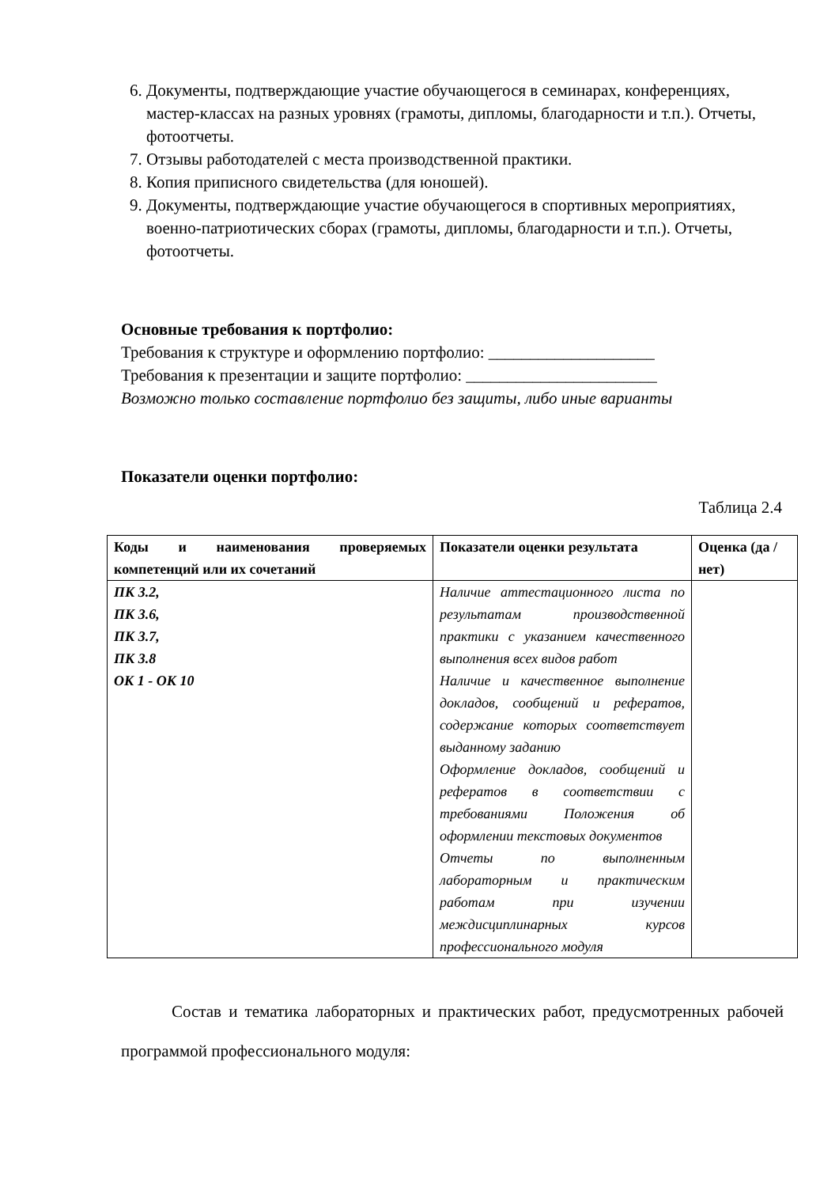6. Документы, подтверждающие участие обучающегося в семинарах, конференциях, мастер-классах на разных уровнях (грамоты, дипломы, благодарности и т.п.). Отчеты, фотоотчеты.
7. Отзывы работодателей с места производственной практики.
8. Копия приписного свидетельства (для юношей).
9. Документы, подтверждающие участие обучающегося в спортивных мероприятиях, военно-патриотических сборах (грамоты, дипломы, благодарности и т.п.). Отчеты, фотоотчеты.
Основные требования к портфолио:
Требования к структуре и оформлению портфолио: ____________________
Требования к презентации и защите портфолио: _______________________
Возможно только составление портфолио без защиты, либо иные варианты
Показатели оценки портфолио:
Таблица 2.4
| Коды и наименования проверяемых компетенций или их сочетаний | Показатели оценки результата | Оценка (да / нет) |
| --- | --- | --- |
| ПК 3.2, ПК 3.6, ПК 3.7, ПК 3.8 ОК 1 - ОК 10 | Наличие аттестационного листа по результатам производственной практики с указанием качественного выполнения всех видов работ Наличие и качественное выполнение докладов, сообщений и рефератов, содержание которых соответствует выданному заданию Оформление докладов, сообщений и рефератов в соответствии с требованиями Положения об оформлении текстовых документов Отчеты по выполненным лабораторным и практическим работам при изучении междисциплинарных курсов профессионального модуля | |
Состав и тематика лабораторных и практических работ, предусмотренных рабочей программой профессионального модуля: